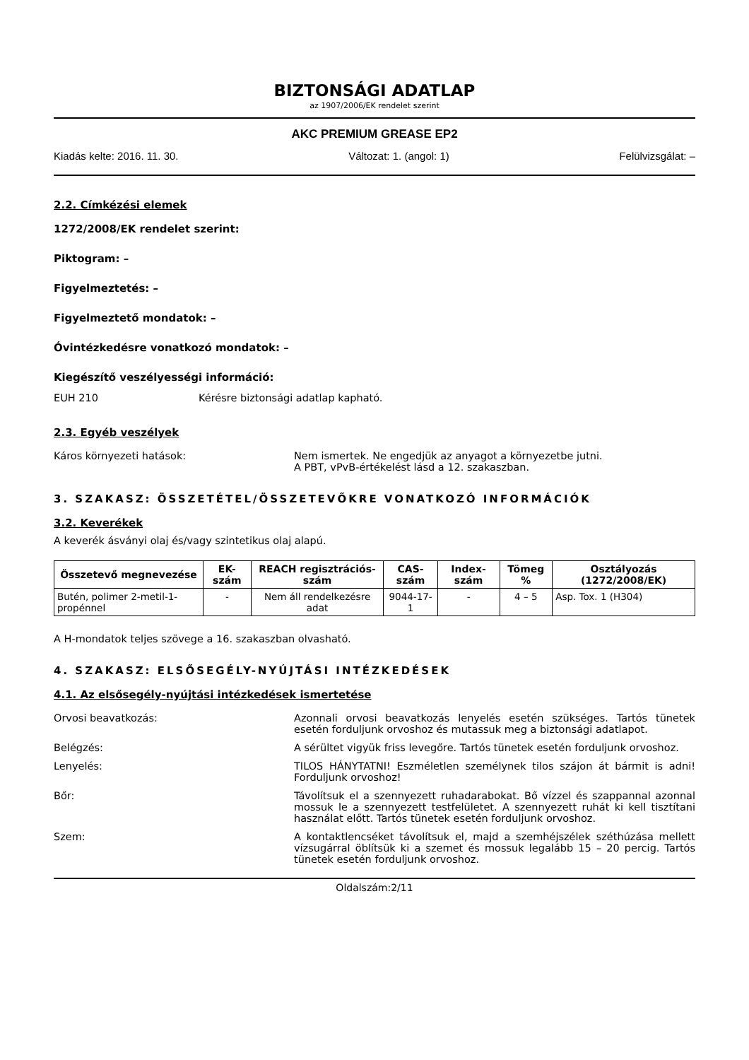BIZTONSÁGI ADATLAP
az 1907/2006/EK rendelet szerint
AKC PREMIUM GREASE EP2
Kiadás kelte: 2016. 11. 30. Változat: 1. (angol: 1) Felülvizsgálat: –
2.2. Címkézési elemek
1272/2008/EK rendelet szerint:
Piktogram: –
Figyelmeztetés: –
Figyelmeztető mondatok: –
Óvintézkedésre vonatkozó mondatok: –
Kiegészítő veszélyességi információ:
EUH 210 Kérésre biztonsági adatlap kapható.
2.3. Egyéb veszélyek
Káros környezeti hatások: Nem ismertek. Ne engedjük az anyagot a környezetbe jutni.
A PBT, vPvB-értékelést lásd a 12. szakaszban.
3. SZAKASZ: ÖSSZETÉTEL/ÖSSZETEVŐKRE VONATKOZÓ INFORMÁCIÓK
3.2. Keverékek
A keverék ásványi olaj és/vagy szintetikus olaj alapú.
| Összetevő megnevezése | EK-szám | REACH regisztrációs-szám | CAS-szám | Index-szám | Tömeg % | Osztályozás (1272/2008/EK) |
| --- | --- | --- | --- | --- | --- | --- |
| Butén, polimer 2-metil-1-propénnel | - | Nem áll rendelkezésre adat | 9044-17-1 | - | 4 – 5 | Asp. Tox. 1 (H304) |
A H-mondatok teljes szövege a 16. szakaszban olvasható.
4. SZAKASZ: ELSŐSEGÉLY-NYÚJTÁSI INTÉZKEDÉSEK
4.1. Az elsősegély-nyújtási intézkedések ismertetése
Orvosi beavatkozás: Azonnali orvosi beavatkozás lenyelés esetén szükséges. Tartós tünetek esetén forduljunk orvoshoz és mutassuk meg a biztonsági adatlapot.
Belégzés: A sérültet vigyük friss levegőre. Tartós tünetek esetén forduljunk orvoshoz.
Lenyelés: TILOS HÁNYTATNI! Eszméletlen személynek tilos szájon át bármit is adni! Forduljunk orvoshoz!
Bőr: Távolítsuk el a szennyezett ruhadarabokat. Bő vízzel és szappannal azonnal mossuk le a szennyezett testfelületet. A szennyezett ruhát ki kell tisztítani használat előtt. Tartós tünetek esetén forduljunk orvoshoz.
Szem: A kontaktlencséket távolítsuk el, majd a szemhéjszélek széthúzása mellett vízsugárral öblítsük ki a szemet és mossuk legalább 15 – 20 percig. Tartós tünetek esetén forduljunk orvoshoz.
Oldalszám:2/11